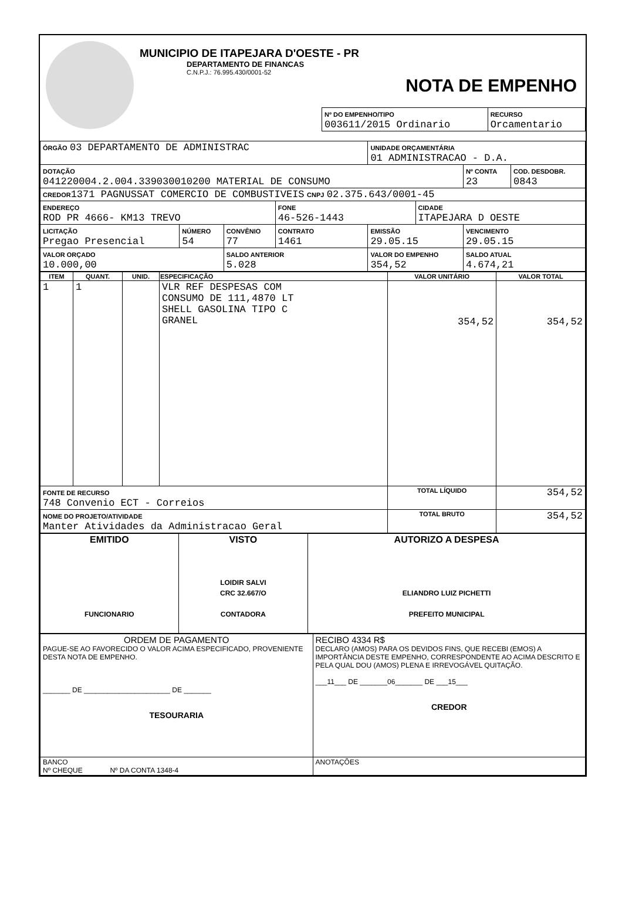MUNICIPIO DE ITAPEJARA D'OESTE - PR
DEPARTAMENTO DE FINANCAS
C.N.P.J.: 76.995.430/0001-52
NOTA DE EMPENHO
| Nº DO EMPENHO/TIPO 003611/2015 Ordinario | RECURSO Orcamentario |
| ÓRGÃO 03 DEPARTAMENTO DE ADMINISTRAC | | | | UNIDADE ORÇAMENTÁRIA 01 ADMINISTRACAO - D.A. | | | |
| DOTAÇÃO 041220004.2.004.339030010200 MATERIAL DE CONSUMO | | | | | | Nº CONTA 23 | COD. DESDOBR. 0843 |
| CREDOR 1371 PAGNUSSAT COMERCIO DE COMBUSTIVEIS CNPJ 02.375.643/0001-45 | | | | | | | |
| ENDEREÇO ROD PR 4666- KM13 TREVO | | | FONE 46-526-1443 | | CIDADE ITAPEJARA D OESTE | | |
| LICITAÇÃO Pregao Presencial | NÚMERO 54 | CONVÊNIO 77 | CONTRATO 1461 | EMISSÃO 29.05.15 | | VENCIMENTO 29.05.15 | |
| VALOR ORÇADO 10.000,00 | | SALDO ANTERIOR 5.028 | | VALOR DO EMPENHO 354,52 | | SALDO ATUAL 4.674,21 | |
| ITEM | QUANT. | UNID. | ESPECIFICAÇÃO | VALOR UNITÁRIO | VALOR TOTAL |
| --- | --- | --- | --- | --- | --- |
| 1 | 1 | | VLR REF DESPESAS COM CONSUMO DE 111,4870 LT SHELL GASOLINA TIPO C GRANEL | 354,52 | 354,52 |
| FONTE DE RECURSO 748 Convenio ECT - Correios | | | | TOTAL LÍQUIDO | 354,52 |
| NOME DO PROJETO/ATIVIDADE Manter Atividades da Administracao Geral | | | | TOTAL BRUTO | 354,52 |
| EMITIDO FUNCIONARIO | VISTO LOIDIR SALVI CRC 32.667/O CONTADORA | AUTORIZO A DESPESA ELIANDRO LUIZ PICHETTI PREFEITO MUNICIPAL |
| ORDEM DE PAGAMENTO PAGUE-SE AO FAVORECIDO O VALOR ACIMA ESPECIFICADO, PROVENIENTE DESTA NOTA DE EMPENHO. _______ DE ______________________ DE _______ TESOURARIA | RECIBO 4334 R$ DECLARO (AMOS) PARA OS DEVIDOS FINS, QUE RECEBI (EMOS) A IMPORTÂNCIA DESTE EMPENHO, CORRESPONDENTE AO ACIMA DESCRITO E PELA QUAL DOU (AMOS) PLENA E IRREVOGÁVEL QUITAÇÃO. ___11___ DE _______06_______ DE ___15___ CREDOR |
| BANCO Nº CHEQUE Nº DA CONTA 1348-4 | ANOTAÇÕES |